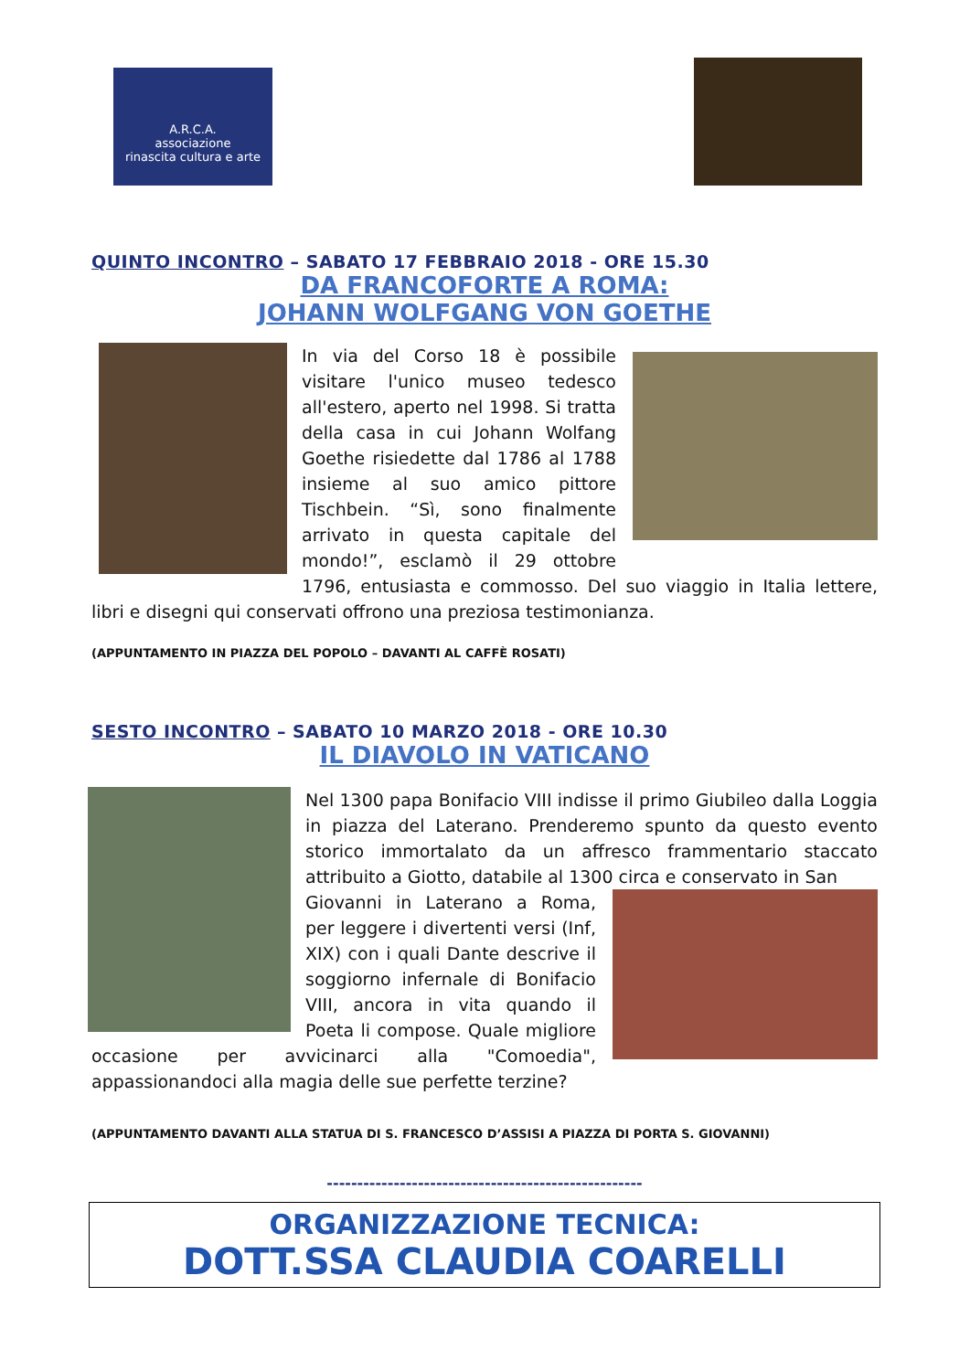A.R.C.A.
associazione
rinascita cultura e arte
QUINTO INCONTRO – SABATO 17 FEBBRAIO 2018 - ORE 15.30
DA FRANCOFORTE A ROMA:
JOHANN WOLFGANG VON GOETHE
In via del Corso 18 è possibile visitare l'unico museo tedesco all'estero, aperto nel 1998. Si tratta della casa in cui Johann Wolfang Goethe risiedette dal 1786 al 1788 insieme al suo amico pittore Tischbein. “Sì, sono finalmente arrivato in questa capitale del mondo!”, esclamò il 29 ottobre 1796, entusiasta e commosso. Del suo viaggio in Italia lettere, libri e disegni qui conservati offrono una preziosa testimonianza.
(APPUNTAMENTO IN PIAZZA DEL POPOLO – DAVANTI AL CAFFÈ ROSATI)
SESTO INCONTRO – SABATO 10 MARZO 2018 - ORE 10.30
IL DIAVOLO IN VATICANO
Nel 1300 papa Bonifacio VIII indisse il primo Giubileo dalla Loggia in piazza del Laterano. Prenderemo spunto da questo evento storico immortalato da un affresco frammentario staccato attribuito a Giotto, databile al 1300 circa e conservato in San
Giovanni in Laterano a Roma, per leggere i divertenti versi (Inf, XIX) con i quali Dante descrive il soggiorno infernale di Bonifacio VIII, ancora in vita quando il Poeta li compose. Quale migliore occasione per avvicinarci alla "Comoedia", appassionandoci alla magia delle sue perfette terzine?
(APPUNTAMENTO DAVANTI ALLA STATUA DI S. FRANCESCO D’ASSISI A PIAZZA DI PORTA S. GIOVANNI)
----------------------------------------------------
ORGANIZZAZIONE TECNICA:
DOTT.SSA CLAUDIA COARELLI